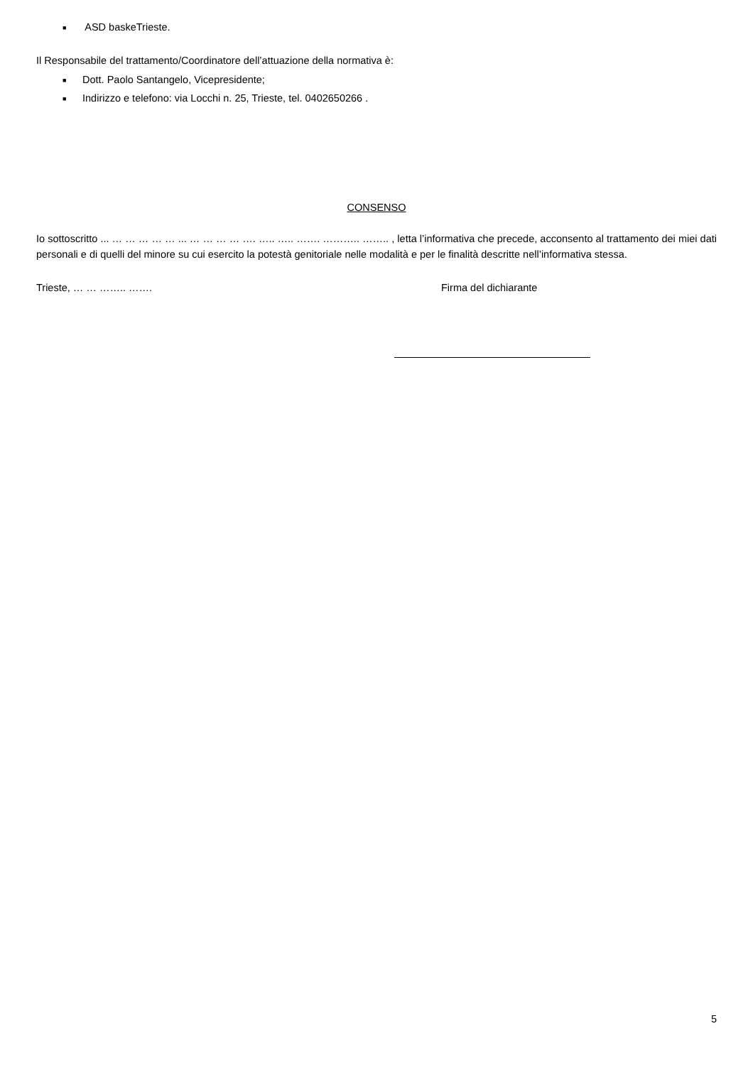■ ASD baskeTrieste.
Il Responsabile del trattamento/Coordinatore dell’attuazione della normativa è:
■ Dott. Paolo Santangelo, Vicepresidente;
■ Indirizzo e telefono: via Locchi n. 25, Trieste, tel. 0402650266 .
CONSENSO
Io sottoscritto ... … … … … … ... … … … … …. ….. ….. ……. ……….. …….. , letta l’informativa che precede, acconsento al trattamento dei miei dati personali e di quelli del minore su cui esercito la potestà genitoriale nelle modalità e per le finalità descritte nell’informativa stessa.
Trieste, … … …….. ……. Firma del dichiarante
5